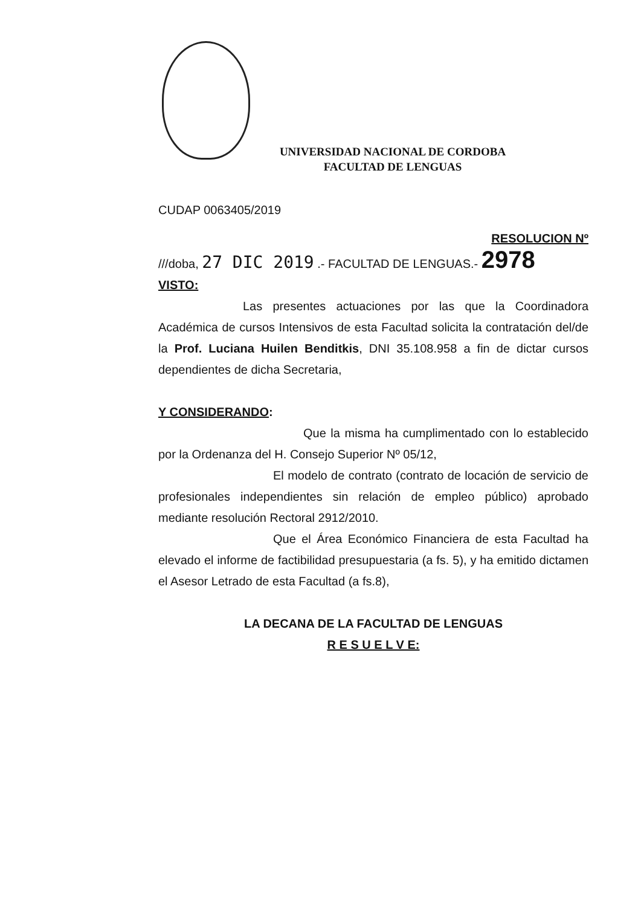UNIVERSIDAD NACIONAL DE CORDOBA
FACULTAD DE LENGUAS
CUDAP 0063405/2019
RESOLUCION Nº
///doba, 27 DIC 2019 .- FACULTAD DE LENGUAS.- 2978
VISTO:
Las presentes actuaciones por las que la Coordinadora Académica de cursos Intensivos de esta Facultad solicita la contratación del/de la Prof. Luciana Huilen Benditkis, DNI 35.108.958 a fin de dictar cursos dependientes de dicha Secretaria,
Y CONSIDERANDO:
Que la misma ha cumplimentado con lo establecido por la Ordenanza del H. Consejo Superior Nº 05/12,
El modelo de contrato (contrato de locación de servicio de profesionales independientes sin relación de empleo público) aprobado mediante resolución Rectoral 2912/2010.
Que el Área Económico Financiera de esta Facultad ha elevado el informe de factibilidad presupuestaria (a fs. 5), y ha emitido dictamen el Asesor Letrado de esta Facultad (a fs.8),
LA DECANA DE LA FACULTAD DE LENGUAS
R E S U E L V E: